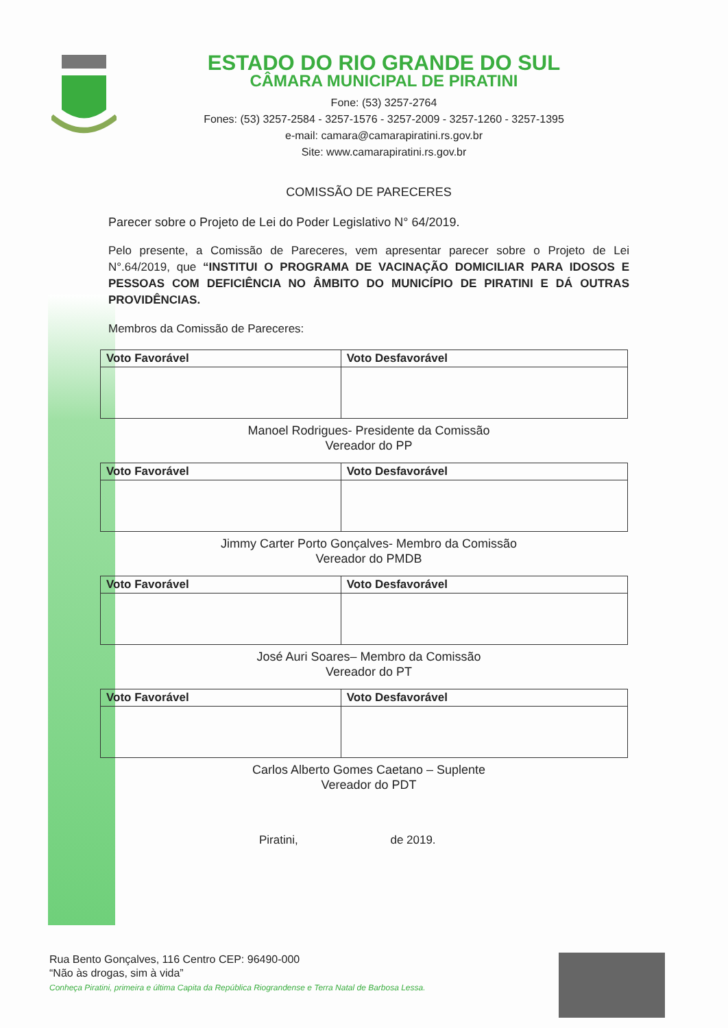ESTADO DO RIO GRANDE DO SUL
CÂMARA MUNICIPAL DE PIRATINI
Fone: (53) 3257-2764
Fones: (53) 3257-2584 - 3257-1576 - 3257-2009 - 3257-1260 - 3257-1395
e-mail: camara@camarapiratini.rs.gov.br
Site: www.camarapiratini.rs.gov.br
COMISSÃO DE PARECERES
Parecer sobre o Projeto de Lei do Poder Legislativo N° 64/2019.
Pelo presente, a Comissão de Pareceres, vem apresentar parecer sobre o Projeto de Lei N°.64/2019, que “INSTITUI O PROGRAMA DE VACINAÇÃO DOMICILIAR PARA IDOSOS E PESSOAS COM DEFICIÊNCIA NO ÂMBITO DO MUNICÍPIO DE PIRATINI E DÁ OUTRAS PROVIDÊNCIAS.
Membros da Comissão de Pareceres:
| Voto Favorável | Voto Desfavorável |
| --- | --- |
Manoel Rodrigues- Presidente da Comissão
Vereador do PP
| Voto Favorável | Voto Desfavorável |
| --- | --- |
Jimmy Carter Porto Gonçalves- Membro da Comissão
Vereador do PMDB
| Voto Favorável | Voto Desfavorável |
| --- | --- |
José Auri Soares– Membro da Comissão
Vereador do PT
| Voto Favorável | Voto Desfavorável |
| --- | --- |
Carlos Alberto Gomes Caetano – Suplente
Vereador do PDT
Piratini, de 2019.
Rua Bento Gonçalves, 116 Centro CEP: 96490-000
“Não às drogas, sim à vida”
Conheça Piratini, primeira e última Capita da República Riograndense e Terra Natal de Barbosa Lessa.